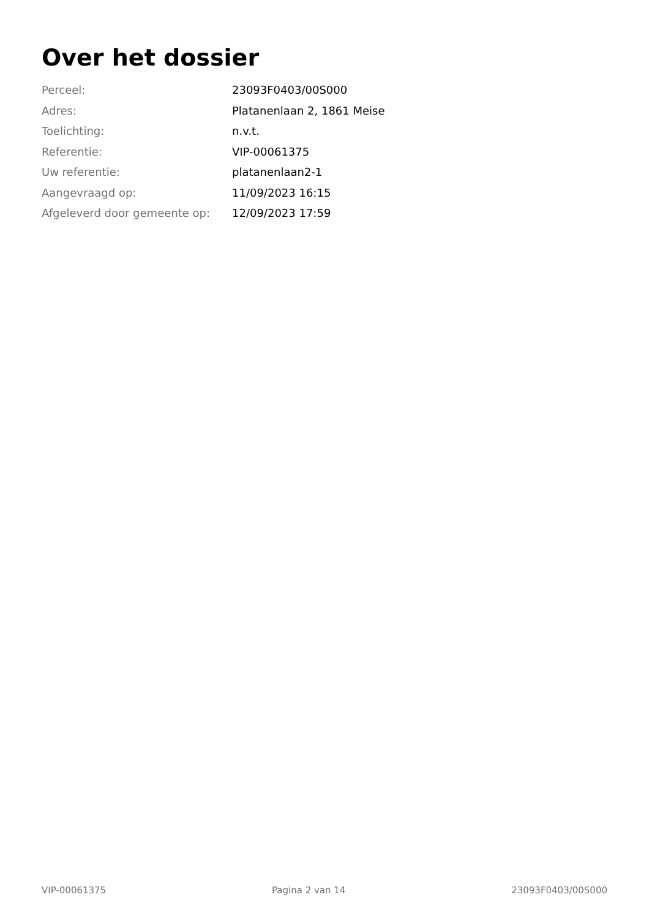Over het dossier
| Perceel: | 23093F0403/00S000 |
| Adres: | Platanenlaan 2, 1861 Meise |
| Toelichting: | n.v.t. |
| Referentie: | VIP-00061375 |
| Uw referentie: | platanenlaan2-1 |
| Aangevraagd op: | 11/09/2023 16:15 |
| Afgeleverd door gemeente op: | 12/09/2023 17:59 |
VIP-00061375 Pagina 2 van 14 23093F0403/00S000